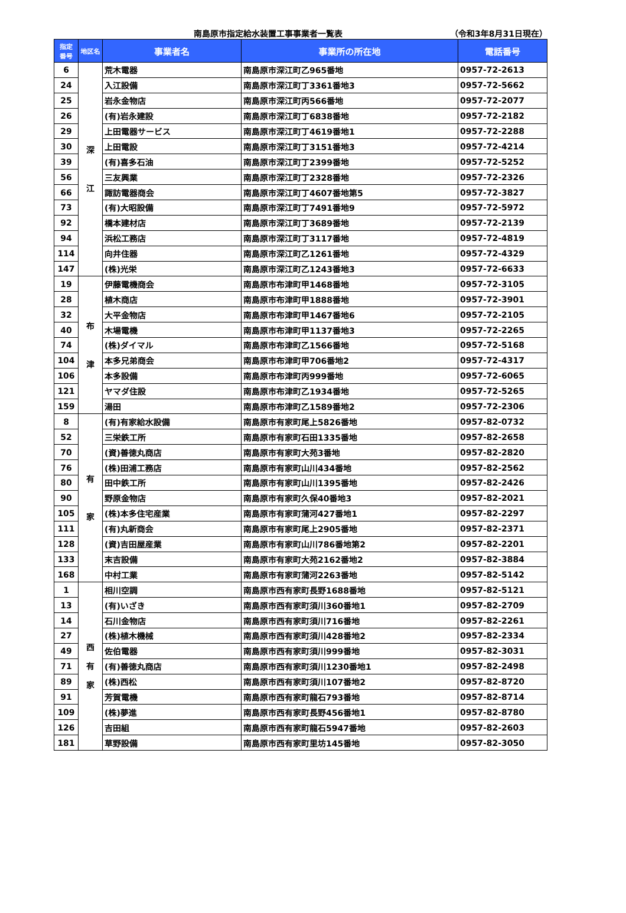南島原市指定給水装置工事事業者一覧表 （令和3年8月31日現在）
| 指定 番号 | 地区名 | 事業者名 | 事業所の所在地 | 電話番号 |
| --- | --- | --- | --- | --- |
| 6 | 深 江 | 荒木電器 | 南島原市深江町乙965番地 | 0957-72-2613 |
| 24 | | 入江設備 | 南島原市深江町丁3361番地3 | 0957-72-5662 |
| 25 | | 岩永金物店 | 南島原市深江町丙566番地 | 0957-72-2077 |
| 26 | | (有)岩永建設 | 南島原市深江町丁6838番地 | 0957-72-2182 |
| 29 | | 上田電器サービス | 南島原市深江町丁4619番地1 | 0957-72-2288 |
| 30 | | 上田電設 | 南島原市深江町丁3151番地3 | 0957-72-4214 |
| 39 | | (有)喜多石油 | 南島原市深江町丁2399番地 | 0957-72-5252 |
| 56 | | 三友興業 | 南島原市深江町丁2328番地 | 0957-72-2326 |
| 66 | | 諏訪電器商会 | 南島原市深江町丁4607番地第5 | 0957-72-3827 |
| 73 | | (有)大昭設備 | 南島原市深江町丁7491番地9 | 0957-72-5972 |
| 92 | | 橋本建材店 | 南島原市深江町丁3689番地 | 0957-72-2139 |
| 94 | | 浜松工務店 | 南島原市深江町丁3117番地 | 0957-72-4819 |
| 114 | | 向井住器 | 南島原市深江町乙1261番地 | 0957-72-4329 |
| 147 | | (株)光栄 | 南島原市深江町乙1243番地3 | 0957-72-6633 |
| 19 | 布 津 | 伊藤電機商会 | 南島原市布津町甲1468番地 | 0957-72-3105 |
| 28 | | 植木商店 | 南島原市布津町甲1888番地 | 0957-72-3901 |
| 32 | | 大平金物店 | 南島原市布津町甲1467番地6 | 0957-72-2105 |
| 40 | | 木場電機 | 南島原市布津町甲1137番地3 | 0957-72-2265 |
| 74 | | (株)ダイマル | 南島原市布津町乙1566番地 | 0957-72-5168 |
| 104 | | 本多兄弟商会 | 南島原市布津町甲706番地2 | 0957-72-4317 |
| 106 | | 本多設備 | 南島原市布津町丙999番地 | 0957-72-6065 |
| 121 | | ヤマダ住設 | 南島原市布津町乙1934番地 | 0957-72-5265 |
| 159 | | 湯田 | 南島原市布津町乙1589番地2 | 0957-72-2306 |
| 8 | 有 家 | (有)有家給水設備 | 南島原市有家町尾上5826番地 | 0957-82-0732 |
| 52 | | 三栄鉄工所 | 南島原市有家町石田1335番地 | 0957-82-2658 |
| 70 | | (資)善徳丸商店 | 南島原市有家町大苑3番地 | 0957-82-2820 |
| 76 | | (株)田浦工務店 | 南島原市有家町山川434番地 | 0957-82-2562 |
| 80 | | 田中鉄工所 | 南島原市有家町山川1395番地 | 0957-82-2426 |
| 90 | | 野原金物店 | 南島原市有家町久保40番地3 | 0957-82-2021 |
| 105 | | (株)本多住宅産業 | 南島原市有家町蒲河427番地1 | 0957-82-2297 |
| 111 | | (有)丸新商会 | 南島原市有家町尾上2905番地 | 0957-82-2371 |
| 128 | | (資)吉田屋産業 | 南島原市有家町山川786番地第2 | 0957-82-2201 |
| 133 | | 末吉設備 | 南島原市有家町大苑2162番地2 | 0957-82-3884 |
| 168 | | 中村工業 | 南島原市有家町蒲河2263番地 | 0957-82-5142 |
| 1 | 西 有 家 | 相川空調 | 南島原市西有家町長野1688番地 | 0957-82-5121 |
| 13 | | (有)いざき | 南島原市西有家町須川360番地1 | 0957-82-2709 |
| 14 | | 石川金物店 | 南島原市西有家町須川716番地 | 0957-82-2261 |
| 27 | | (株)植木機械 | 南島原市西有家町須川428番地2 | 0957-82-2334 |
| 49 | | 佐伯電器 | 南島原市西有家町須川999番地 | 0957-82-3031 |
| 71 | | (有)善徳丸商店 | 南島原市西有家町須川1230番地1 | 0957-82-2498 |
| 89 | | (株)西松 | 南島原市西有家町須川107番地2 | 0957-82-8720 |
| 91 | | 芳賀電機 | 南島原市西有家町龍石793番地 | 0957-82-8714 |
| 109 | | (株)夢進 | 南島原市西有家町長野456番地1 | 0957-82-8780 |
| 126 | | 吉田組 | 南島原市西有家町龍石5947番地 | 0957-82-2603 |
| 181 | | 草野設備 | 南島原市西有家町里坊145番地 | 0957-82-3050 |